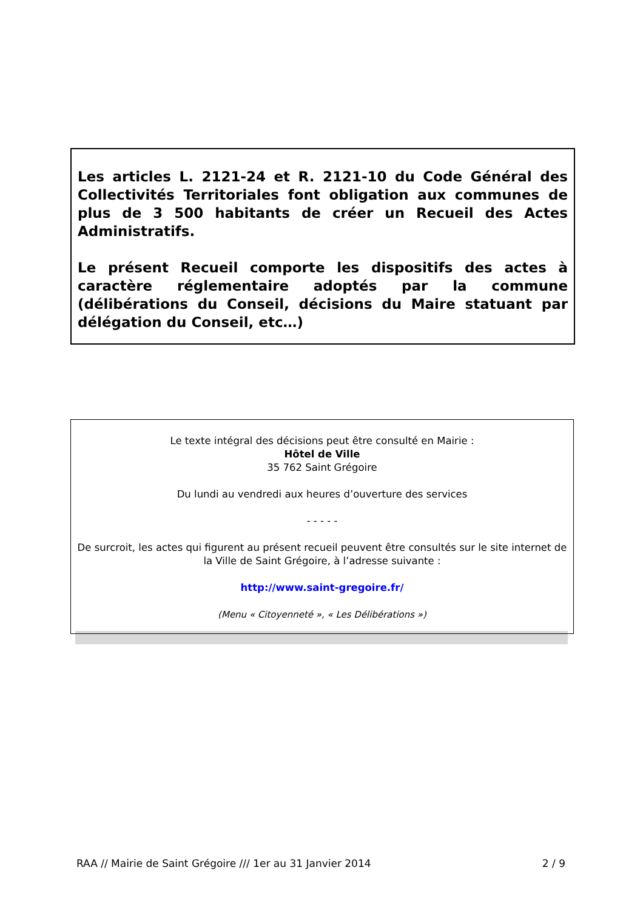Les articles L. 2121-24 et R. 2121-10 du Code Général des Collectivités Territoriales font obligation aux communes de plus de 3 500 habitants de créer un Recueil des Actes Administratifs.
Le présent Recueil comporte les dispositifs des actes à caractère réglementaire adoptés par la commune (délibérations du Conseil, décisions du Maire statuant par délégation du Conseil, etc…)
Le texte intégral des décisions peut être consulté en Mairie :
Hôtel de Ville
35 762 Saint Grégoire
Du lundi au vendredi aux heures d’ouverture des services
- - - - -
De surcroit, les actes qui figurent au présent recueil peuvent être consultés sur le site internet de la Ville de Saint Grégoire, à l’adresse suivante :
http://www.saint-gregoire.fr/
(Menu « Citoyenneté », « Les Délibérations »)
RAA // Mairie de Saint Grégoire /// 1er au 31 Janvier 2014 2 / 9